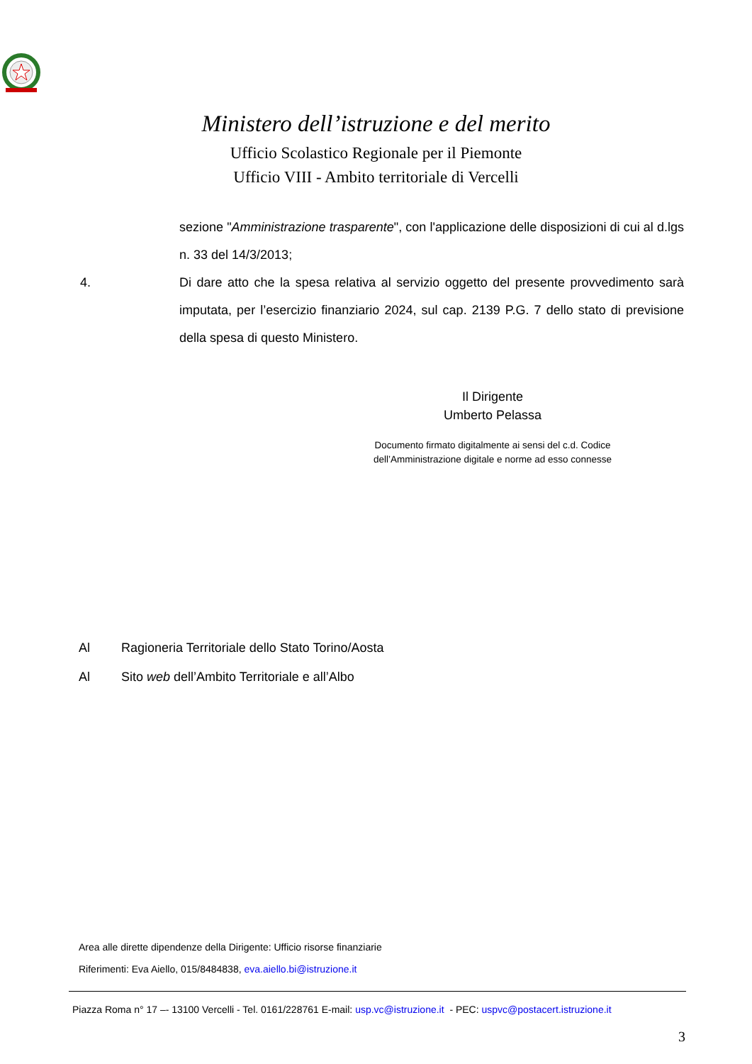Ministero dell’istruzione e del merito
Ufficio Scolastico Regionale per il Piemonte
Ufficio VIII - Ambito territoriale di Vercelli
sezione "Amministrazione trasparente", con l'applicazione delle disposizioni di cui al d.lgs n. 33 del 14/3/2013;
4. Di dare atto che la spesa relativa al servizio oggetto del presente provvedimento sarà imputata, per l’esercizio finanziario 2024, sul cap. 2139 P.G. 7 dello stato di previsione della spesa di questo Ministero.
Il Dirigente
Umberto Pelassa
Documento firmato digitalmente ai sensi del c.d. Codice dell’Amministrazione digitale e norme ad esso connesse
Al Ragioneria Territoriale dello Stato Torino/Aosta
Al Sito web dell’Ambito Territoriale e all’Albo
Area alle dirette dipendenze della Dirigente: Ufficio risorse finanziarie
Riferimenti: Eva Aiello, 015/8484838, eva.aiello.bi@istruzione.it
Piazza Roma n° 17 –- 13100 Vercelli - Tel. 0161/228761 E-mail: usp.vc@istruzione.it - PEC: uspvc@postacert.istruzione.it
3